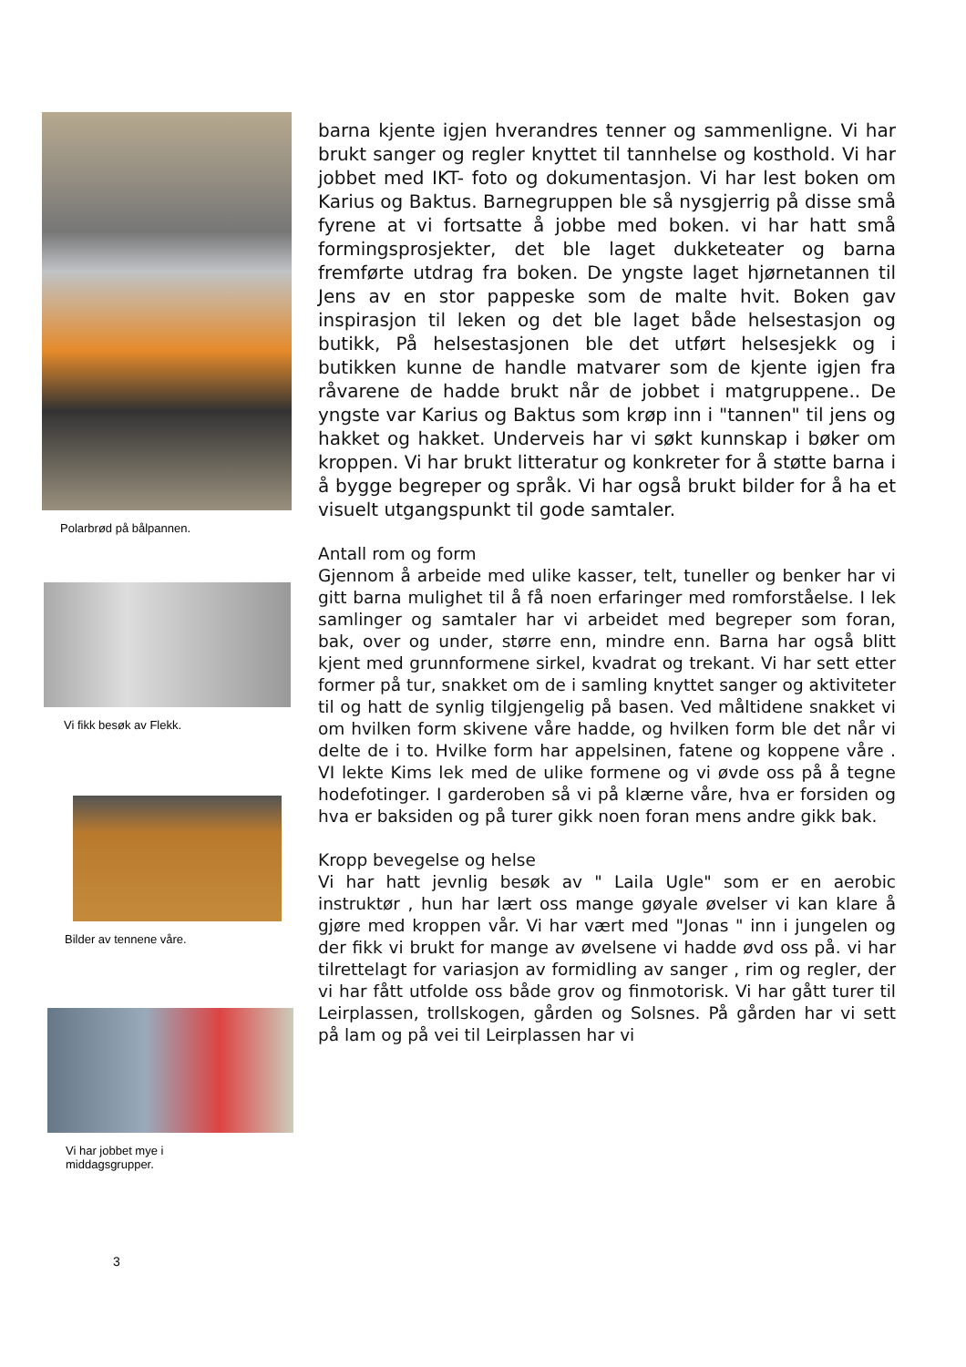Polarbrød på bålpannen.
Vi fikk besøk av Flekk.
Bilder av tennene våre.
Vi har jobbet mye i
middagsgrupper.
barna kjente igjen hverandres tenner og sammenligne. Vi har brukt sanger og regler knyttet til tannhelse og kosthold. Vi har jobbet med IKT- foto og dokumentasjon. Vi har lest boken om Karius og Baktus. Barnegruppen ble så nysgjerrig på disse små fyrene at vi fortsatte å jobbe med boken. vi har hatt små formingsprosjekter, det ble laget dukketeater og barna fremførte utdrag fra boken. De yngste laget hjørnetannen til Jens av en stor pappeske som de malte hvit. Boken gav inspirasjon til leken og det ble laget både helsestasjon og butikk, På helsestasjonen ble det utført helsesjekk og i butikken kunne de handle matvarer som de kjente igjen fra råvarene de hadde brukt når de jobbet i matgruppene.. De yngste var Karius og Baktus som krøp inn i "tannen" til jens og hakket og hakket. Underveis har vi søkt kunnskap i bøker om kroppen. Vi har brukt litteratur og konkreter for å støtte barna i å bygge begreper og språk. Vi har også brukt bilder for å ha et visuelt utgangspunkt til gode samtaler.
Antall rom og form
Gjennom å arbeide med ulike kasser, telt, tuneller og benker har vi gitt barna mulighet til å få noen erfaringer med romforståelse. I lek samlinger og samtaler har vi arbeidet med begreper som foran, bak, over og under, større enn, mindre enn. Barna har også blitt kjent med grunnformene sirkel, kvadrat og trekant. Vi har sett etter former på tur, snakket om de i samling knyttet sanger og aktiviteter til og hatt de synlig tilgjengelig på basen. Ved måltidene snakket vi om hvilken form skivene våre hadde, og hvilken form ble det når vi delte de i to. Hvilke form har appelsinen, fatene og koppene våre . VI lekte Kims lek med de ulike formene og vi øvde oss på å tegne hodefotinger. I garderoben så vi på klærne våre, hva er forsiden og hva er baksiden og på turer gikk noen foran mens andre gikk bak.
Kropp bevegelse og helse
Vi har hatt jevnlig besøk av " Laila Ugle" som er en aerobic instruktør , hun har lært oss mange gøyale øvelser vi kan klare å gjøre med kroppen vår. Vi har vært med "Jonas " inn i jungelen og der fikk vi brukt for mange av øvelsene vi hadde øvd oss på. vi har tilrettelagt for variasjon av formidling av sanger , rim og regler, der vi har fått utfolde oss både grov og finmotorisk. Vi har gått turer til Leirplassen, trollskogen, gården og Solsnes. På gården har vi sett på lam og på vei til Leirplassen har vi
3